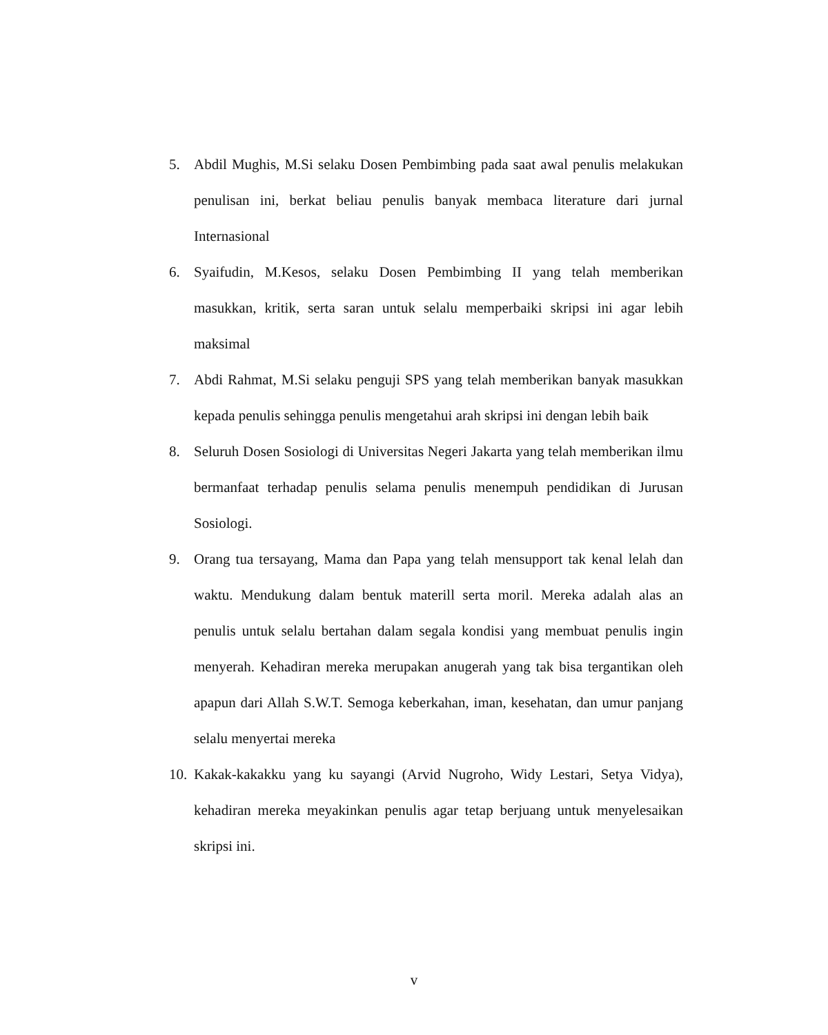5. Abdil Mughis, M.Si selaku Dosen Pembimbing pada saat awal penulis melakukan penulisan ini, berkat beliau penulis banyak membaca literature dari jurnal Internasional
6. Syaifudin, M.Kesos, selaku Dosen Pembimbing II yang telah memberikan masukkan, kritik, serta saran untuk selalu memperbaiki skripsi ini agar lebih maksimal
7. Abdi Rahmat, M.Si selaku penguji SPS yang telah memberikan banyak masukkan kepada penulis sehingga penulis mengetahui arah skripsi ini dengan lebih baik
8. Seluruh Dosen Sosiologi di Universitas Negeri Jakarta yang telah memberikan ilmu bermanfaat terhadap penulis selama penulis menempuh pendidikan di Jurusan Sosiologi.
9. Orang tua tersayang, Mama dan Papa yang telah mensupport tak kenal lelah dan waktu. Mendukung dalam bentuk materill serta moril. Mereka adalah alas an penulis untuk selalu bertahan dalam segala kondisi yang membuat penulis ingin menyerah. Kehadiran mereka merupakan anugerah yang tak bisa tergantikan oleh apapun dari Allah S.W.T. Semoga keberkahan, iman, kesehatan, dan umur panjang selalu menyertai mereka
10.
Kakak-kakakku yang ku sayangi (Arvid Nugroho, Widy Lestari, Setya Vidya), kehadiran mereka meyakinkan penulis agar tetap berjuang untuk menyelesaikan skripsi ini.
v